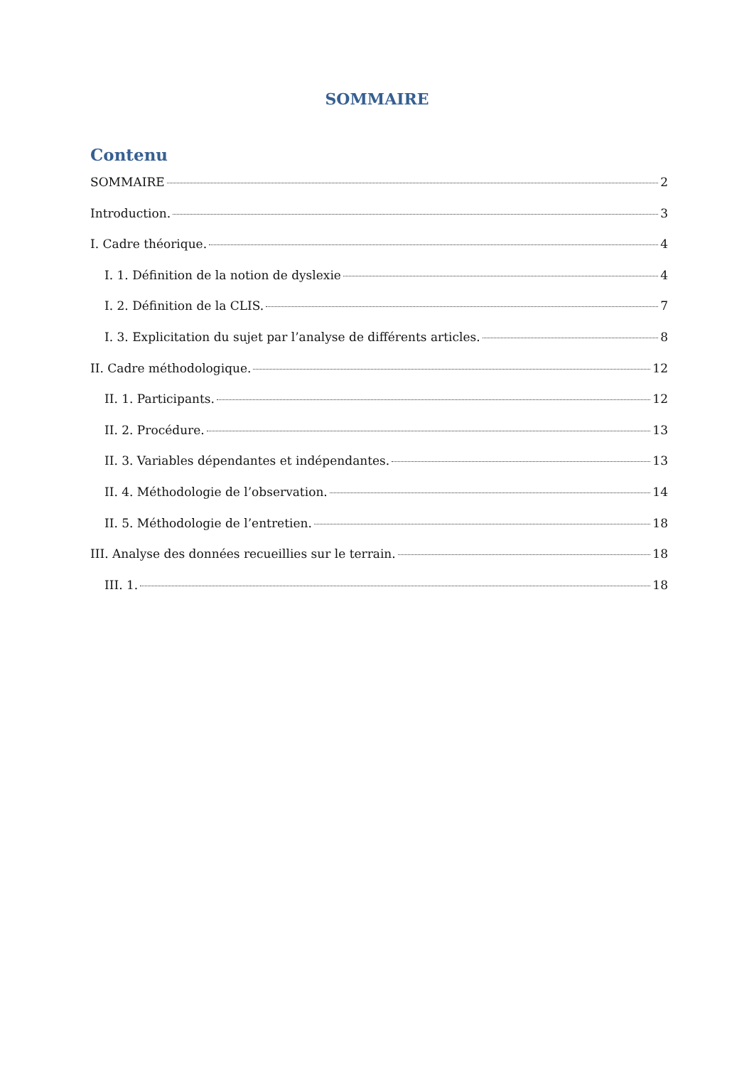SOMMAIRE
Contenu
SOMMAIRE 2
Introduction. 3
I. Cadre théorique. 4
I. 1. Définition de la notion de dyslexie 4
I. 2. Définition de la CLIS. 7
I. 3. Explicitation du sujet par l’analyse de différents articles. 8
II. Cadre méthodologique. 12
II. 1. Participants. 12
II. 2. Procédure. 13
II. 3. Variables dépendantes et indépendantes. 13
II. 4. Méthodologie de l’observation. 14
II. 5. Méthodologie de l’entretien. 18
III. Analyse des données recueillies sur le terrain. 18
III. 1. 18